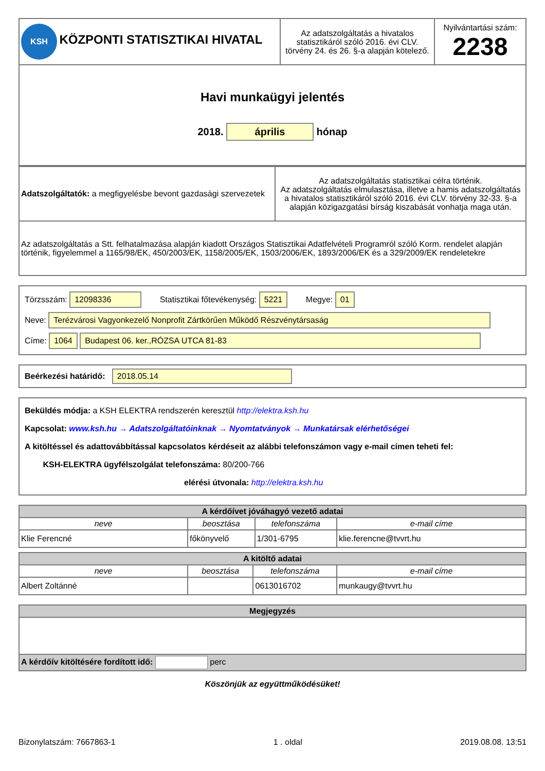| KSH KÖZPONTI STATISZTIKAI HIVATAL | Az adatszolgáltatás a hivatalos statisztikáról szóló 2016. évi CLV. törvény 24. és 26. §-a alapján kötelező. | Nyilvántartási szám: 2238 |
| Havi munkaügyi jelentés 2018. április hónap | | |
| Adatszolgáltatók: a megfigyelésbe bevont gazdasági szervezetek | Az adatszolgáltatás statisztikai célra történik. Az adatszolgáltatás elmulasztása, illetve a hamis adatszolgáltatás a hivatalos statisztikáról szóló 2016. évi CLV. törvény 32-33. §-a alapján közigazgatási bírság kiszabását vonhatja maga után. |
| Az adatszolgáltatás a Stt. felhatalmazása alapján kiadott Országos Statisztikai Adatfelvételi Programról szóló Korm. rendelet alapján történik, figyelemmel a 1165/98/EK, 450/2003/EK, 1158/2005/EK, 1503/2006/EK, 1893/2006/EK és a 329/2009/EK rendeletekre | |
Törzsszám: 12098336 Statisztikai főtevékenység: 5221 Megye: 01
Neve: Terézvárosi Vagyonkezelő Nonprofit Zártkörűen Működő Részvénytársaság
Címe: 1064 Budapest 06. ker.,RÓZSA UTCA 81-83
Beérkezési határidő: 2018.05.14
Beküldés módja: a KSH ELEKTRA rendszerén keresztül http://elektra.ksh.hu
Kapcsolat: www.ksh.hu → Adatszolgáltatóinknak → Nyomtatványok → Munkatársak elérhetőségei
A kitöltéssel és adattovábbítással kapcsolatos kérdéseit az alábbi telefonszámon vagy e-mail címen teheti fel:
KSH-ELEKTRA ügyfélszolgálat telefonszáma: 80/200-766
elérési útvonala: http://elektra.ksh.hu
| A kérdőívet jóváhagyó vezető adatai | | | |
| --- | --- | --- | --- |
| neve | beosztása | telefonszáma | e-mail címe |
| Klie Ferencné | főkönyvelő | 1/301-6795 | klie.ferencne@tvvrt.hu |
| A kitöltő adatai | | | |
| --- | --- | --- | --- |
| neve | beosztása | telefonszáma | e-mail címe |
| Albert Zoltánné | | 0613016702 | munkaugy@tvvrt.hu |
| Megjegyzés |
| --- |
| A kérdőív kitöltésére fordított idő: perc |
Köszönjük az együttműködésüket!
Bizonylatszám: 7667863-1 1 . oldal 2019.08.08. 13:51